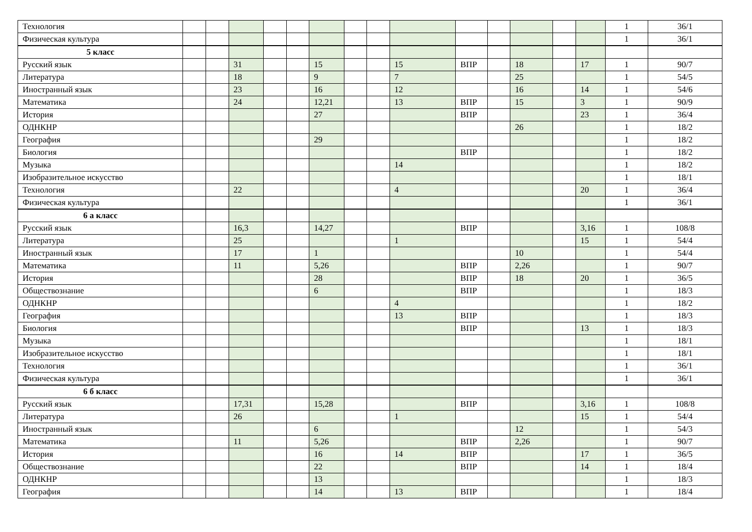| Технология | | | | | | | | | | | | | | | 1 | 36/1 |
| Физическая культура | | | | | | | | | | | | | | | 1 | 36/1 |
| 5 класс | | | | | | | | | | | | | | | | |
| Русский язык | | | 31 | | | 15 | | | 15 | ВПР | | 18 | | 17 | 1 | 90/7 |
| Литература | | | 18 | | | 9 | | | 7 | | | 25 | | | 1 | 54/5 |
| Иностранный язык | | | 23 | | | 16 | | | 12 | | | 16 | | 14 | 1 | 54/6 |
| Математика | | | 24 | | | 12,21 | | | 13 | ВПР | | 15 | | 3 | 1 | 90/9 |
| История | | | | | | 27 | | | | ВПР | | | | 23 | 1 | 36/4 |
| ОДНКНР | | | | | | | | | | | | 26 | | | 1 | 18/2 |
| География | | | | | | 29 | | | | | | | | | 1 | 18/2 |
| Биология | | | | | | | | | | ВПР | | | | | 1 | 18/2 |
| Музыка | | | | | | | | | 14 | | | | | | 1 | 18/2 |
| Изобразительное искусство | | | | | | | | | | | | | | | 1 | 18/1 |
| Технология | | | 22 | | | | | | 4 | | | | | 20 | 1 | 36/4 |
| Физическая культура | | | | | | | | | | | | | | | 1 | 36/1 |
| 6 а класс | | | | | | | | | | | | | | | | |
| Русский язык | | | 16,3 | | | 14,27 | | | | ВПР | | | | 3,16 | 1 | 108/8 |
| Литература | | | 25 | | | | | | 1 | | | | | 15 | 1 | 54/4 |
| Иностранный язык | | | 17 | | | 1 | | | | | | 10 | | | 1 | 54/4 |
| Математика | | | 11 | | | 5,26 | | | | ВПР | | 2,26 | | | 1 | 90/7 |
| История | | | | | | 28 | | | | ВПР | | 18 | | 20 | 1 | 36/5 |
| Обществознание | | | | | | 6 | | | | ВПР | | | | | 1 | 18/3 |
| ОДНКНР | | | | | | | | | 4 | | | | | | 1 | 18/2 |
| География | | | | | | | | | 13 | ВПР | | | | | 1 | 18/3 |
| Биология | | | | | | | | | | ВПР | | | | 13 | 1 | 18/3 |
| Музыка | | | | | | | | | | | | | | | 1 | 18/1 |
| Изобразительное искусство | | | | | | | | | | | | | | | 1 | 18/1 |
| Технология | | | | | | | | | | | | | | | 1 | 36/1 |
| Физическая культура | | | | | | | | | | | | | | | 1 | 36/1 |
| 6 б класс | | | | | | | | | | | | | | | | |
| Русский язык | | | 17,31 | | | 15,28 | | | | ВПР | | | | 3,16 | 1 | 108/8 |
| Литература | | | 26 | | | | | | 1 | | | | | 15 | 1 | 54/4 |
| Иностранный язык | | | | | | 6 | | | | | | 12 | | | 1 | 54/3 |
| Математика | | | 11 | | | 5,26 | | | | ВПР | | 2,26 | | | 1 | 90/7 |
| История | | | | | | 16 | | | 14 | ВПР | | | | 17 | 1 | 36/5 |
| Обществознание | | | | | | 22 | | | | ВПР | | | | 14 | 1 | 18/4 |
| ОДНКНР | | | | | | 13 | | | | | | | | | 1 | 18/3 |
| География | | | | | | 14 | | | 13 | ВПР | | | | | 1 | 18/4 |